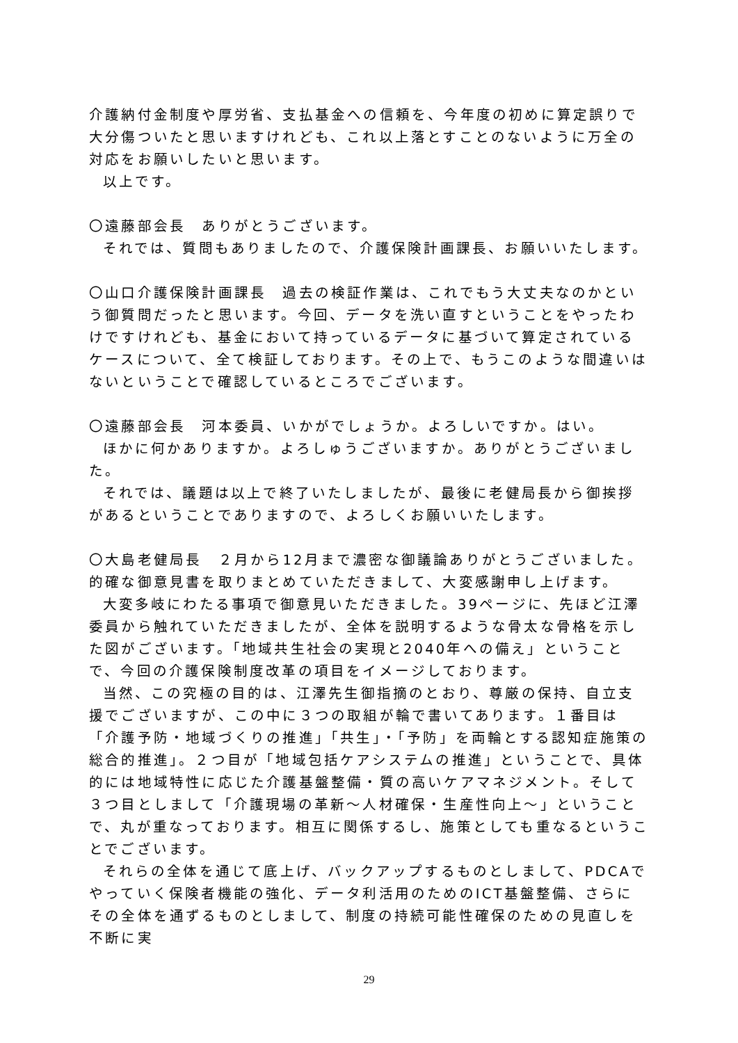介護納付金制度や厚労省、支払基金への信頼を、今年度の初めに算定誤りで大分傷ついたと思いますけれども、これ以上落とすことのないように万全の対応をお願いしたいと思います。
以上です。
〇遠藤部会長　ありがとうございます。
それでは、質問もありましたので、介護保険計画課長、お願いいたします。
〇山口介護保険計画課長　過去の検証作業は、これでもう大丈夫なのかという御質問だったと思います。今回、データを洗い直すということをやったわけですけれども、基金において持っているデータに基づいて算定されているケースについて、全て検証しております。その上で、もうこのような間違いはないということで確認しているところでございます。
〇遠藤部会長　河本委員、いかがでしょうか。よろしいですか。はい。
ほかに何かありますか。よろしゅうございますか。ありがとうございました。
それでは、議題は以上で終了いたしましたが、最後に老健局長から御挨拶があるということでありますので、よろしくお願いいたします。
〇大島老健局長　２月から12月まで濃密な御議論ありがとうございました。的確な御意見書を取りまとめていただきまして、大変感謝申し上げます。
大変多岐にわたる事項で御意見いただきました。39ページに、先ほど江澤委員から触れていただきましたが、全体を説明するような骨太な骨格を示した図がございます。「地域共生社会の実現と2040年への備え」ということで、今回の介護保険制度改革の項目をイメージしております。
当然、この究極の目的は、江澤先生御指摘のとおり、尊厳の保持、自立支援でございますが、この中に３つの取組が輪で書いてあります。１番目は「介護予防・地域づくりの推進」「共生」・「予防」を両輪とする認知症施策の総合的推進」。２つ目が「地域包括ケアシステムの推進」ということで、具体的には地域特性に応じた介護基盤整備・質の高いケアマネジメント。そして３つ目としまして「介護現場の革新～人材確保・生産性向上～」ということで、丸が重なっております。相互に関係するし、施策としても重なるということでございます。
それらの全体を通じて底上げ、バックアップするものとしまして、PDCAでやっていく保険者機能の強化、データ利活用のためのICT基盤整備、さらにその全体を通ずるものとしまして、制度の持続可能性確保のための見直しを不断に実
29